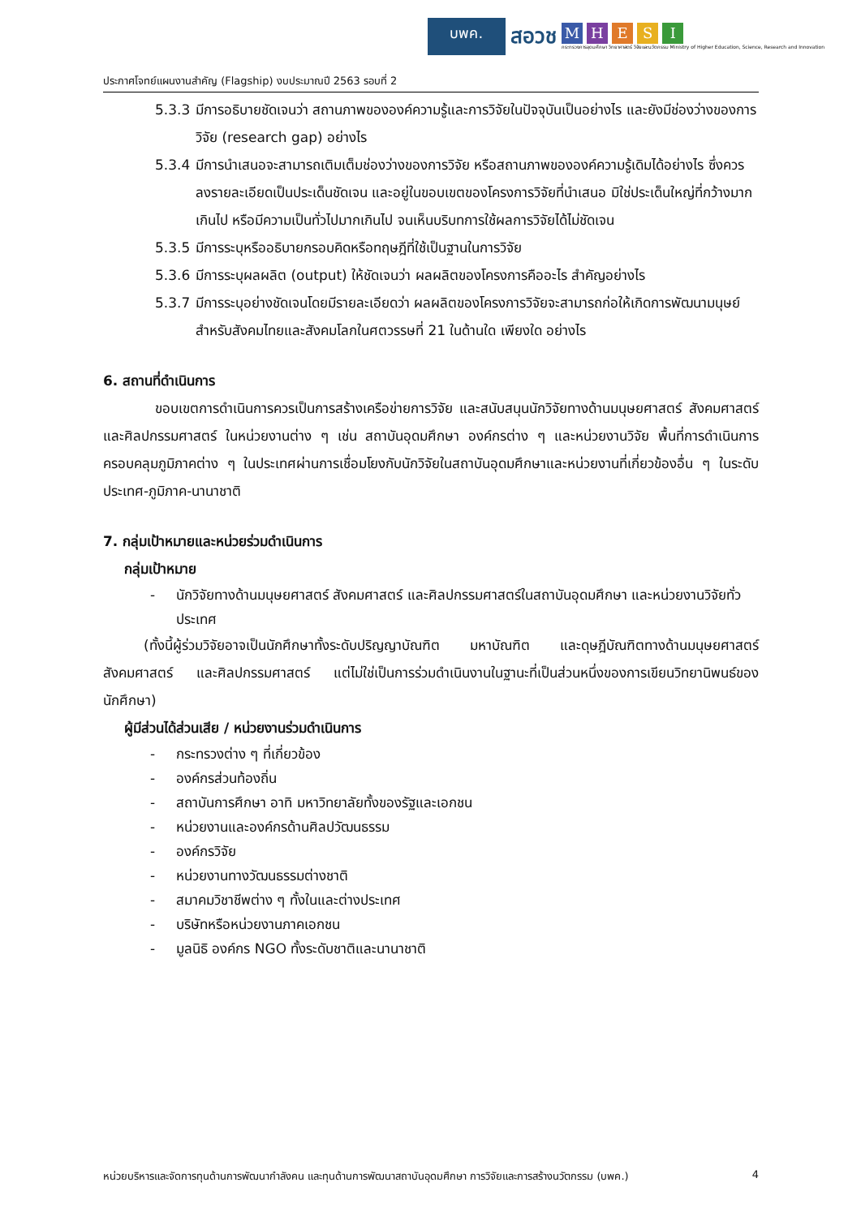บพค.
สอวช
M H E S I
กระทรวงการอุดมศึกษา วิทยาศาสตร์ วิจัยและนวัตกรรม Ministry of Higher Education, Science, Research and Innovation
ประกาศโจทย์แผนงานสำคัญ (Flagship) งบประมาณปี 2563 รอบที่ 2
5.3.3 มีการอธิบายชัดเจนว่า สถานภาพขององค์ความรู้และการวิจัยในปัจจุบันเป็นอย่างไร และยังมีช่องว่างของการวิจัย (research gap) อย่างไร
5.3.4 มีการนำเสนอจะสามารถเติมเต็มช่องว่างของการวิจัย หรือสถานภาพขององค์ความรู้เดิมได้อย่างไร ซึ่งควรลงรายละเอียดเป็นประเด็นชัดเจน และอยู่ในขอบเขตของโครงการวิจัยที่นำเสนอ มิใช่ประเด็นใหญ่ที่กว้างมากเกินไป หรือมีความเป็นทั่วไปมากเกินไป จนเห็นบริบทการใช้ผลการวิจัยได้ไม่ชัดเจน
5.3.5 มีการระบุหรืออธิบายกรอบคิดหรือทฤษฎีที่ใช้เป็นฐานในการวิจัย
5.3.6 มีการระบุผลผลิต (output) ให้ชัดเจนว่า ผลผลิตของโครงการคืออะไร สำคัญอย่างไร
5.3.7 มีการระบุอย่างชัดเจนโดยมีรายละเอียดว่า ผลผลิตของโครงการวิจัยจะสามารถก่อให้เกิดการพัฒนามนุษย์สำหรับสังคมไทยและสังคมโลกในศตวรรษที่ 21 ในด้านใด เพียงใด อย่างไร
6. สถานที่ดำเนินการ
ขอบเขตการดำเนินการควรเป็นการสร้างเครือข่ายการวิจัย และสนับสนุนนักวิจัยทางด้านมนุษยศาสตร์ สังคมศาสตร์ และศิลปกรรมศาสตร์ ในหน่วยงานต่าง ๆ เช่น สถาบันอุดมศึกษา องค์กรต่าง ๆ และหน่วยงานวิจัย พื้นที่การดำเนินการครอบคลุมภูมิภาคต่าง ๆ ในประเทศผ่านการเชื่อมโยงกับนักวิจัยในสถาบันอุดมศึกษาและหน่วยงานที่เกี่ยวข้องอื่น ๆ ในระดับประเทศ-ภูมิภาค-นานาชาติ
7. กลุ่มเป้าหมายและหน่วยร่วมดำเนินการ
กลุ่มเป้าหมาย
- นักวิจัยทางด้านมนุษยศาสตร์ สังคมศาสตร์ และศิลปกรรมศาสตร์ในสถาบันอุดมศึกษา และหน่วยงานวิจัยทั่วประเทศ
(ทั้งนี้ผู้ร่วมวิจัยอาจเป็นนักศึกษาทั้งระดับปริญญาบัณฑิต มหาบัณฑิต และดุษฎีบัณฑิตทางด้านมนุษยศาสตร์ สังคมศาสตร์ และศิลปกรรมศาสตร์ แต่ไม่ใช่เป็นการร่วมดำเนินงานในฐานะที่เป็นส่วนหนึ่งของการเขียนวิทยานิพนธ์ของนักศึกษา)
ผู้มีส่วนได้ส่วนเสีย / หน่วยงานร่วมดำเนินการ
- กระทรวงต่าง ๆ ที่เกี่ยวข้อง
- องค์กรส่วนท้องถิ่น
- สถาบันการศึกษา อาทิ มหาวิทยาลัยทั้งของรัฐและเอกชน
- หน่วยงานและองค์กรด้านศิลปวัฒนธรรม
- องค์กรวิจัย
- หน่วยงานทางวัฒนธรรมต่างชาติ
- สมาคมวิชาชีพต่าง ๆ ทั้งในและต่างประเทศ
- บริษัทหรือหน่วยงานภาคเอกชน
- มูลนิธิ องค์กร NGO ทั้งระดับชาติและนานาชาติ
หน่วยบริหารและจัดการทุนด้านการพัฒนากำลังคน และทุนด้านการพัฒนาสถาบันอุดมศึกษา การวิจัยและการสร้างนวัตกรรม (บพค.) 4